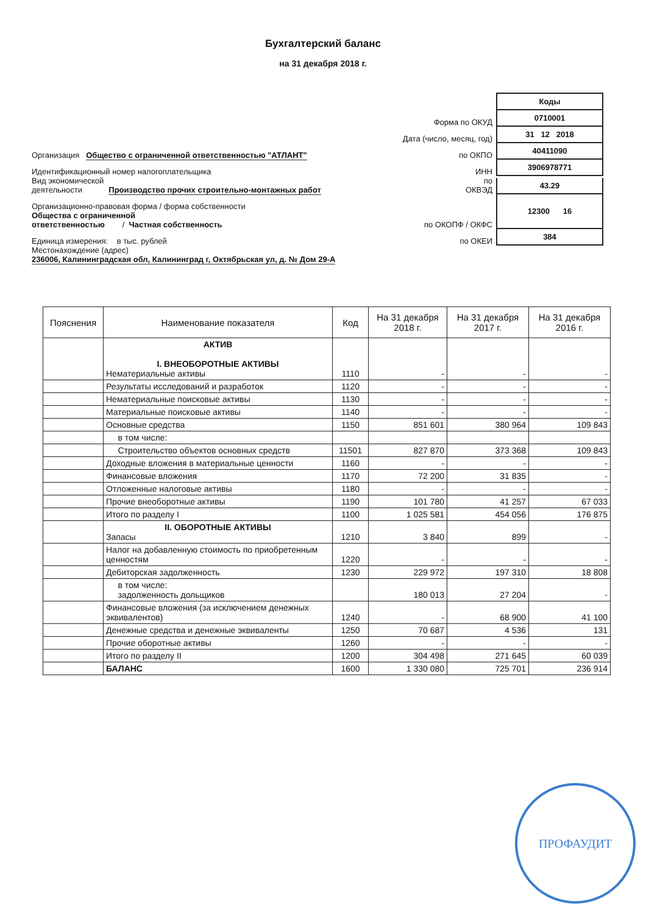Бухгалтерский баланс
на 31 декабря 2018 г.
Коды
Форма по ОКУД
0710001
Дата (число, месяц, год)
31 12 2018
Организация Общество с ограниченной ответственностью "АТЛАНТ"
по ОКПО
40411090
Идентификационный номер налогоплательщика
ИНН
3906978771
Вид экономической
деятельности Производство прочих строительно-монтажных работ
по
ОКВЭД
43.29
Организационно-правовая форма / форма собственности
Общества с ограниченной
ответственностью / Частная собственность
по ОКОПФ / ОКФС
12300 16
Единица измерения: в тыс. рублей
по ОКЕИ
384
Местонахождение (адрес)
236006, Калининградская обл, Калининград г, Октябрьская ул, д. № Дом 29-А
| Пояснения | Наименование показателя | Код | На 31 декабря 2018 г. | На 31 декабря 2017 г. | На 31 декабря 2016 г. |
| --- | --- | --- | --- | --- | --- |
| | АКТИВ I. ВНЕОБОРОТНЫЕ АКТИВЫ Нематериальные активы | 1110 | - | - | - |
| | Результаты исследований и разработок | 1120 | - | - | - |
| | Нематериальные поисковые активы | 1130 | - | - | - |
| | Материальные поисковые активы | 1140 | - | - | - |
| | Основные средства | 1150 | 851 601 | 380 964 | 109 843 |
| | в том числе: | | | | |
| | Строительство объектов основных средств | 11501 | 827 870 | 373 368 | 109 843 |
| | Доходные вложения в материальные ценности | 1160 | - | - | - |
| | Финансовые вложения | 1170 | 72 200 | 31 835 | - |
| | Отложенные налоговые активы | 1180 | - | - | - |
| | Прочие внеоборотные активы | 1190 | 101 780 | 41 257 | 67 033 |
| | Итого по разделу I | 1100 | 1 025 581 | 454 056 | 176 875 |
| | II. ОБОРОТНЫЕ АКТИВЫ Запасы | 1210 | 3 840 | 899 | - |
| | Налог на добавленную стоимость по приобретенным ценностям | 1220 | - | - | - |
| | Дебиторская задолженность | 1230 | 229 972 | 197 310 | 18 808 |
| | в том числе: задолженность дольщиков | | 180 013 | 27 204 | - |
| | Финансовые вложения (за исключением денежных эквивалентов) | 1240 | - | 68 900 | 41 100 |
| | Денежные средства и денежные эквиваленты | 1250 | 70 687 | 4 536 | 131 |
| | Прочие оборотные активы | 1260 | - | - | - |
| | Итого по разделу II | 1200 | 304 498 | 271 645 | 60 039 |
| | БАЛАНС | 1600 | 1 330 080 | 725 701 | 236 914 |
ПРОФАУДИТ